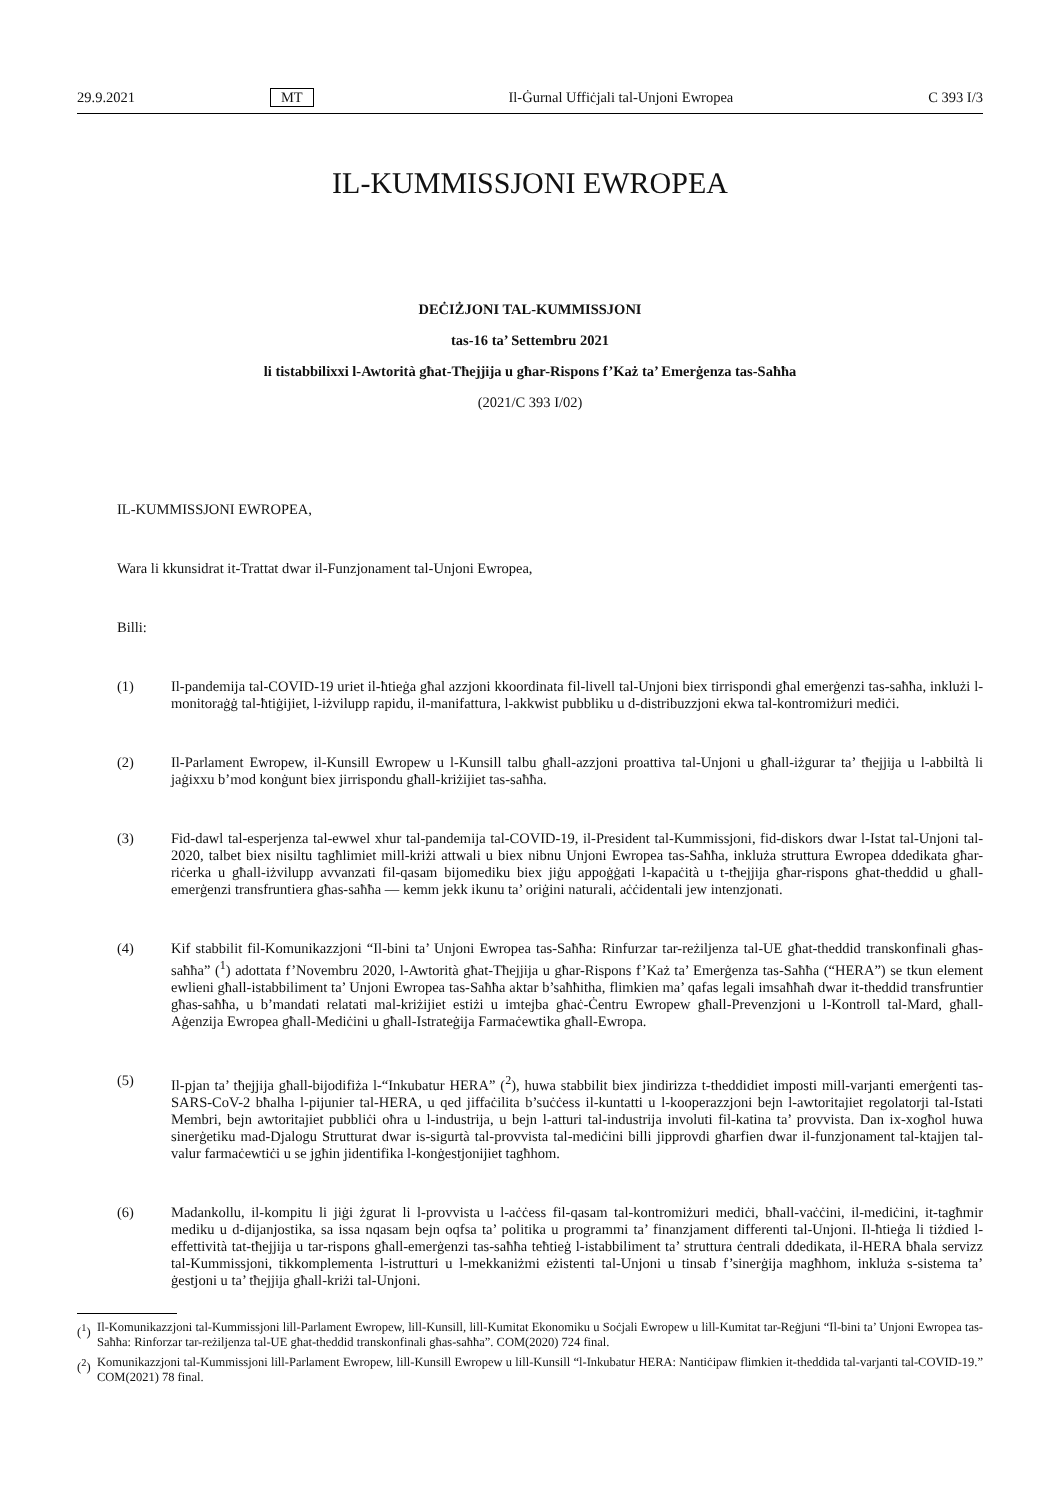29.9.2021 MT Il-Ġurnal Uffiċjali tal-Unjoni Ewropea C 393 I/3
IL-KUMMISSJONI EWROPEA
DEĊIŻJONI TAL-KUMMISSJONI
tas-16 ta’ Settembru 2021
li tistabbilixxi l-Awtorità għat-Tħejjija u għar-Rispons f’Każ ta’ Emerġenza tas-Saħħa
(2021/C 393 I/02)
IL-KUMMISSJONI EWROPEA,
Wara li kkunsidrat it-Trattat dwar il-Funzjonament tal-Unjoni Ewropea,
Billi:
(1) Il-pandemija tal-COVID-19 uriet il-ħtieġa għal azzjoni kkoordinata fil-livell tal-Unjoni biex tirrispondi għal emerġenzi tas-saħħa, inklużi l-monitoraġġ tal-ħtiġijiet, l-iżvilupp rapidu, il-manifattura, l-akkwist pubbliku u d-distribuzzjoni ekwa tal-kontromiżuri mediċi.
(2) Il-Parlament Ewropew, il-Kunsill Ewropew u l-Kunsill talbu għall-azzjoni proattiva tal-Unjoni u għall-iżgurar ta’ tħejjija u l-abbiltà li jaġixxu b’mod konġunt biex jirrispondu għall-kriżijiet tas-saħħa.
(3) Fid-dawl tal-esperjenza tal-ewwel xhur tal-pandemija tal-COVID-19, il-President tal-Kummissjoni, fid-diskors dwar l-Istat tal-Unjoni tal-2020, talbet biex nisiltu tagħlimiet mill-kriżi attwali u biex nibnu Unjoni Ewropea tas-Saħħa, inkluża struttura Ewropea ddedikata għar-riċerka u għall-iżvilupp avvanzati fil-qasam bijomediku biex jiġu appoġġati l-kapaċità u t-tħejjija għar-rispons għat-theddid u għall-emerġenzi transfruntiera għas-saħħa — kemm jekk ikunu ta’ oriġini naturali, aċċidentali jew intenzjonati.
(4) Kif stabbilit fil-Komunikazzjoni “Il-bini ta’ Unjoni Ewropea tas-Saħħa: Rinfurzar tar-reżiljenza tal-UE għat-theddid transkonfinali għas-saħħa” (<sup>1</sup>) adottata f’Novembru 2020, l-Awtorità għat-Tħejjija u għar-Rispons f’Każ ta’ Emerġenza tas-Saħħa (“HERA”) se tkun element ewlieni għall-istabbiliment ta’ Unjoni Ewropea tas-Saħħa aktar b’saħħitha, flimkien ma’ qafas legali imsaħħaħ dwar it-theddid transfruntier għas-saħħa, u b’mandati relatati mal-kriżijiet estiżi u imtejba għaċ-Ċentru Ewropew għall-Prevenzjoni u l-Kontroll tal-Mard, għall-Aġenzija Ewropea għall-Mediċini u għall-Istrateġija Farmaċewtika għall-Ewropa.
(5) Il-pjan ta’ tħejjija għall-bijodifiża l-“Inkubatur HERA” (<sup>2</sup>), huwa stabbilit biex jindirizza t-theddidiet imposti mill-varjanti emerġenti tas-SARS-CoV-2 bħalha l-pijunier tal-HERA, u qed jiffaċilita b’suċċess il-kuntatti u l-kooperazzjoni bejn l-awtoritajiet regolatorji tal-Istati Membri, bejn awtoritajiet pubbliċi oħra u l-industrija, u bejn l-atturi tal-industrija involuti fil-katina ta’ provvista. Dan ix-xogħol huwa sinerġetiku mad-Djalogu Strutturat dwar is-sigurtà tal-provvista tal-mediċini billi jipprovdi għarfien dwar il-funzjonament tal-ktajjen tal-valur farmaċewtiċi u se jgħin jidentifika l-konġestjonijiet tagħhom.
(6) Madankollu, il-kompitu li jiġi żgurat li l-provvista u l-aċċess fil-qasam tal-kontromiżuri mediċi, bħall-vaċċini, il-mediċini, it-tagħmir mediku u d-dijanjostika, sa issa nqasam bejn oqfsa ta’ politika u programmi ta’ finanzjament differenti tal-Unjoni. Il-ħtieġa li tiżdied l-effettività tat-tħejjija u tar-rispons għall-emerġenzi tas-saħħa teħtieġ l-istabbiliment ta’ struttura ċentrali ddedikata, il-HERA bħala servizz tal-Kummissjoni, tikkomplementa l-istrutturi u l-mekkaniżmi eżistenti tal-Unjoni u tinsab f’sinerġija magħhom, inkluża s-sistema ta’ ġestjoni u ta’ tħejjija għall-kriżi tal-Unjoni.
(<sup>1</sup>)
Il-Komunikazzjoni tal-Kummissjoni lill-Parlament Ewropew, lill-Kunsill, lill-Kumitat Ekonomiku u Soċjali Ewropew u lill-Kumitat tar-Reġjuni “Il-bini ta’ Unjoni Ewropea tas-Saħħa: Rinforzar tar-reżiljenza tal-UE għat-theddid transkonfinali għas-saħħa”. COM(2020) 724 final.
(<sup>2</sup>)
Komunikazzjoni tal-Kummissjoni lill-Parlament Ewropew, lill-Kunsill Ewropew u lill-Kunsill “l-Inkubatur HERA: Nantiċipaw flimkien it-theddida tal-varjanti tal-COVID-19.” COM(2021) 78 final.